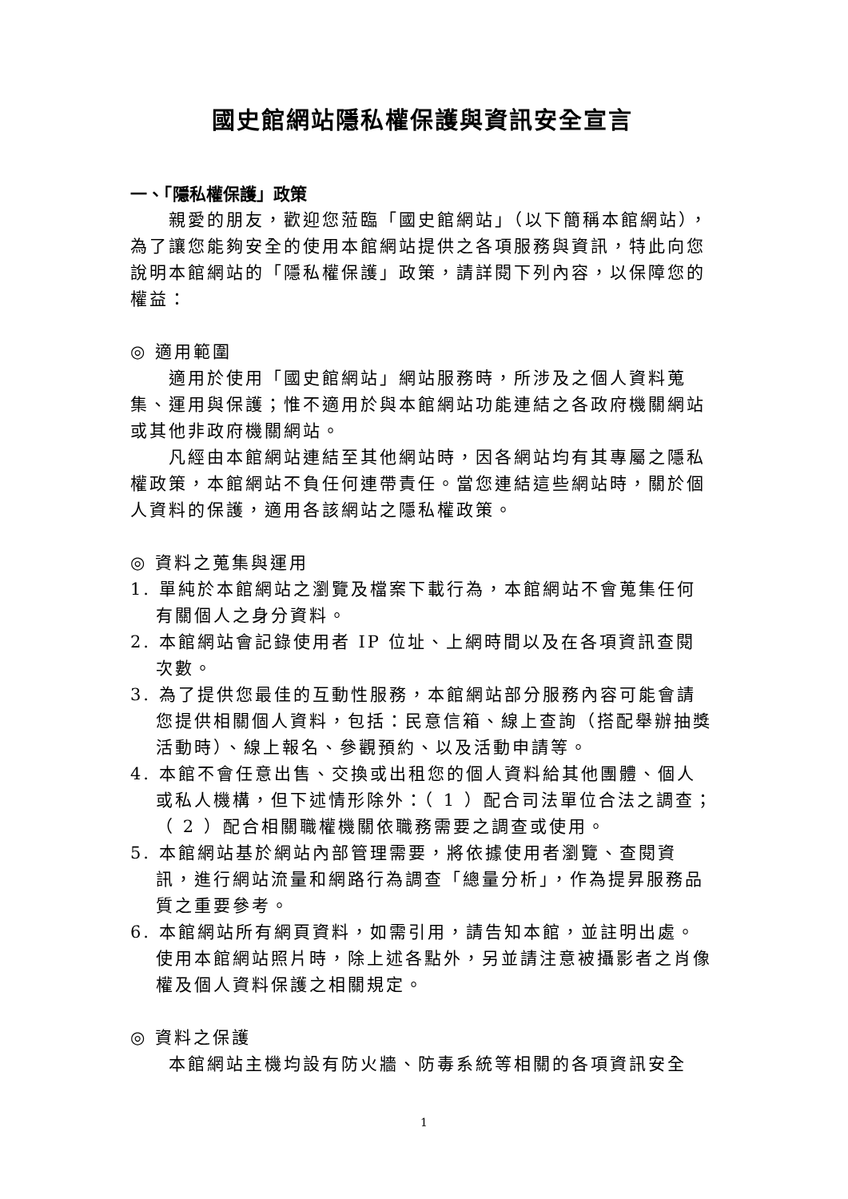國史館網站隱私權保護與資訊安全宣言
一、「隱私權保護」政策
親愛的朋友，歡迎您蒞臨「國史館網站」（以下簡稱本館網站），為了讓您能夠安全的使用本館網站提供之各項服務與資訊，特此向您說明本館網站的「隱私權保護」政策，請詳閱下列內容，以保障您的權益：
◎ 適用範圍
適用於使用「國史館網站」網站服務時，所涉及之個人資料蒐集、運用與保護；惟不適用於與本館網站功能連結之各政府機關網站或其他非政府機關網站。
凡經由本館網站連結至其他網站時，因各網站均有其專屬之隱私權政策，本館網站不負任何連帶責任。當您連結這些網站時，關於個人資料的保護，適用各該網站之隱私權政策。
◎ 資料之蒐集與運用
1. 單純於本館網站之瀏覽及檔案下載行為，本館網站不會蒐集任何有關個人之身分資料。
2. 本館網站會記錄使用者 IP 位址、上網時間以及在各項資訊查閱次數。
3. 為了提供您最佳的互動性服務，本館網站部分服務內容可能會請您提供相關個人資料，包括：民意信箱、線上查詢（搭配舉辦抽獎活動時）、線上報名、參觀預約、以及活動申請等。
4. 本館不會任意出售、交換或出租您的個人資料給其他團體、個人或私人機構，但下述情形除外：（ 1 ）配合司法單位合法之調查；（ 2 ）配合相關職權機關依職務需要之調查或使用。
5. 本館網站基於網站內部管理需要，將依據使用者瀏覽、查閱資訊，進行網站流量和網路行為調查「總量分析」，作為提昇服務品質之重要參考。
6. 本館網站所有網頁資料，如需引用，請告知本館，並註明出處。使用本館網站照片時，除上述各點外，另並請注意被攝影者之肖像權及個人資料保護之相關規定。
◎ 資料之保護
本館網站主機均設有防火牆、防毒系統等相關的各項資訊安全
1